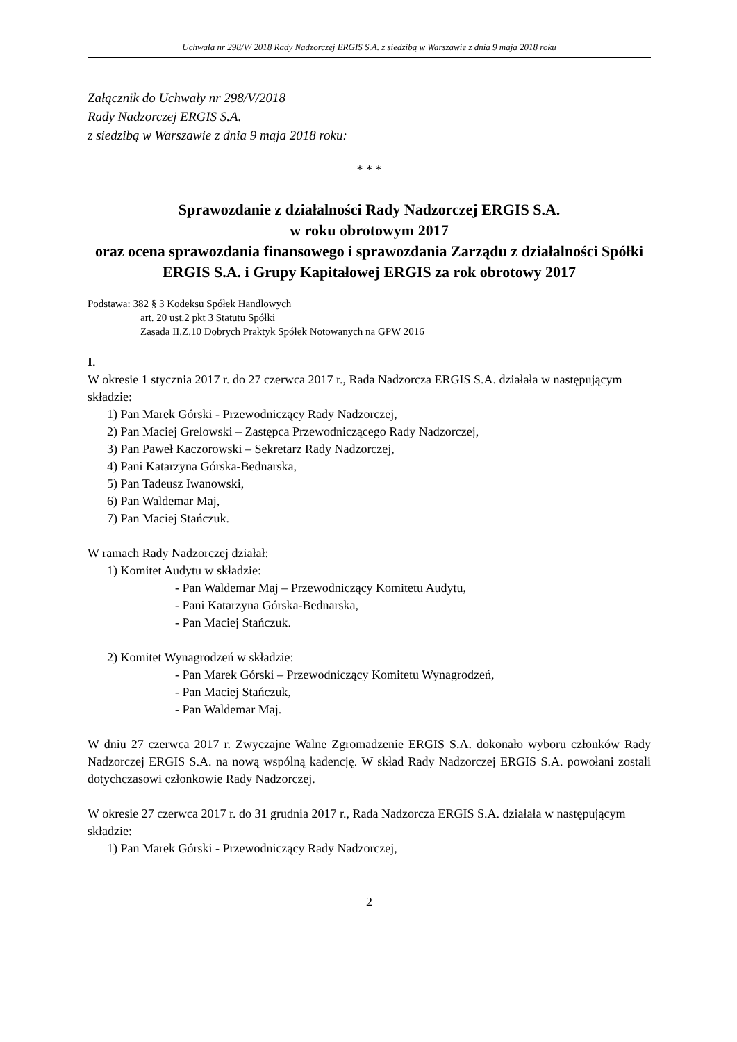Uchwała nr 298/V/ 2018 Rady Nadzorczej ERGIS S.A. z siedzibą w Warszawie z dnia 9 maja 2018 roku
Załącznik do Uchwały nr 298/V/2018
Rady Nadzorczej ERGIS S.A.
z siedzibą w Warszawie z dnia 9 maja 2018 roku:
* * *
Sprawozdanie z działalności Rady Nadzorczej ERGIS S.A.
w roku obrotowym 2017
oraz ocena sprawozdania finansowego i sprawozdania Zarządu z działalności Spółki ERGIS S.A. i Grupy Kapitałowej ERGIS za rok obrotowy 2017
Podstawa: 382 § 3 Kodeksu Spółek Handlowych
art. 20 ust.2 pkt 3 Statutu Spółki
Zasada II.Z.10 Dobrych Praktyk Spółek Notowanych na GPW 2016
I.
W okresie 1 stycznia 2017 r. do 27 czerwca 2017 r., Rada Nadzorcza ERGIS S.A. działała w następującym składzie:
1) Pan Marek Górski - Przewodniczący Rady Nadzorczej,
2) Pan Maciej Grelowski – Zastępca Przewodniczącego Rady Nadzorczej,
3) Pan Paweł Kaczorowski – Sekretarz Rady Nadzorczej,
4) Pani Katarzyna Górska-Bednarska,
5) Pan Tadeusz Iwanowski,
6) Pan Waldemar Maj,
7) Pan Maciej Stańczuk.
W ramach Rady Nadzorczej działał:
1) Komitet Audytu w składzie:
- Pan Waldemar Maj – Przewodniczący Komitetu Audytu,
- Pani Katarzyna Górska-Bednarska,
- Pan Maciej Stańczuk.
2) Komitet Wynagrodzeń w składzie:
- Pan Marek Górski – Przewodniczący Komitetu Wynagrodzeń,
- Pan Maciej Stańczuk,
- Pan Waldemar Maj.
W dniu 27 czerwca 2017 r. Zwyczajne Walne Zgromadzenie ERGIS S.A. dokonało wyboru członków Rady Nadzorczej ERGIS S.A. na nową wspólną kadencję. W skład Rady Nadzorczej ERGIS S.A. powołani zostali dotychczasowi członkowie Rady Nadzorczej.
W okresie 27 czerwca 2017 r. do 31 grudnia 2017 r., Rada Nadzorcza ERGIS S.A. działała w następującym składzie:
1) Pan Marek Górski - Przewodniczący Rady Nadzorczej,
2